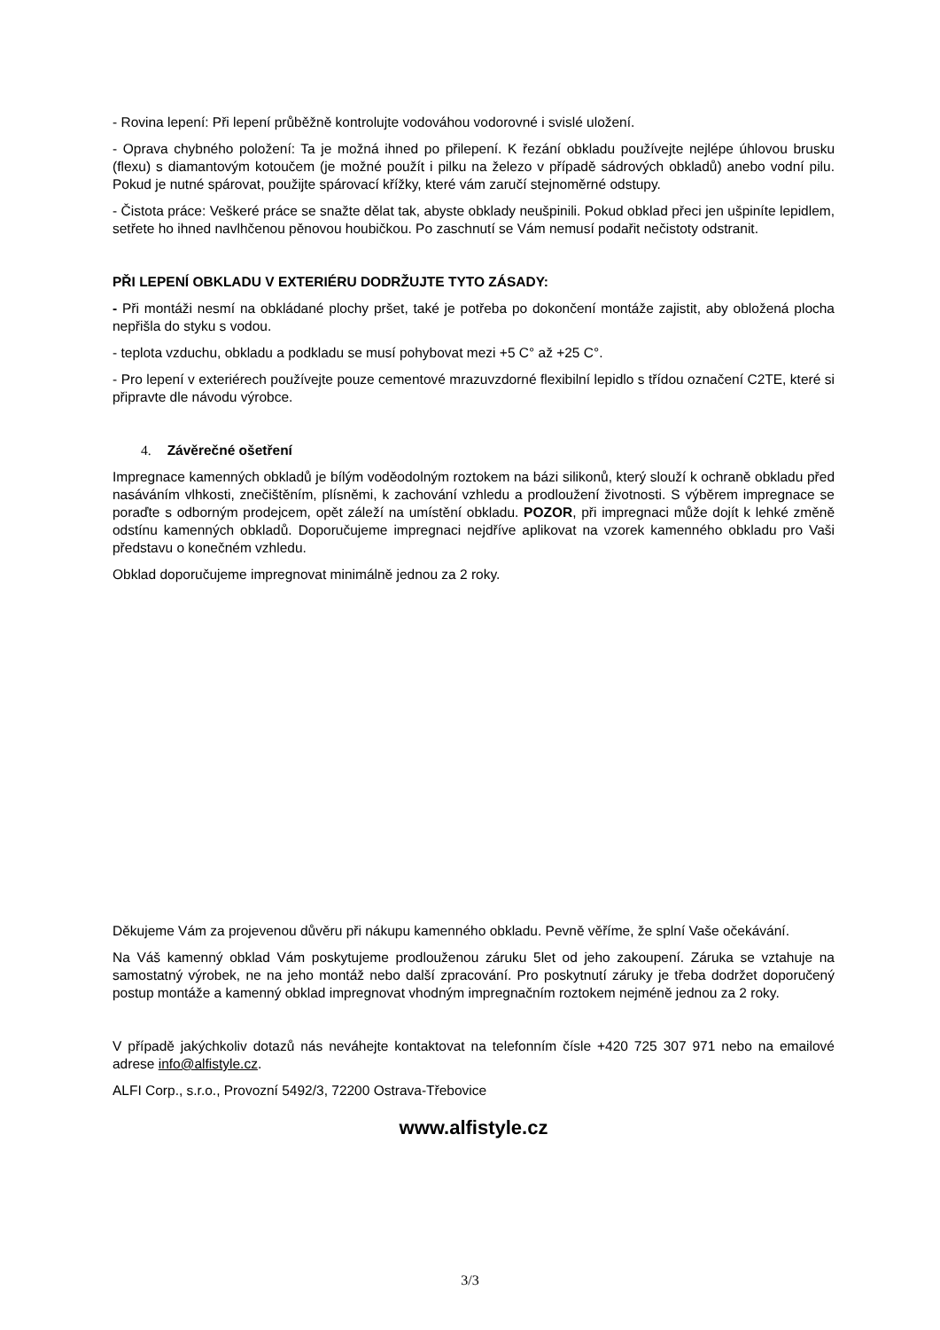- Rovina lepení: Při lepení průběžně kontrolujte vodováhou vodorovné i svislé uložení.
- Oprava chybného položení: Ta je možná ihned po přilepení. K řezání obkladu používejte nejlépe úhlovou brusku (flexu) s diamantovým kotoučem (je možné použít i pilku na železo v případě sádrových obkladů) anebo vodní pilu. Pokud je nutné spárovat, použijte spárovací křížky, které vám zaručí stejnoměrné odstupy.
- Čistota práce: Veškeré práce se snažte dělat tak, abyste obklady neušpinili. Pokud obklad přeci jen ušpiníte lepidlem, setřete ho ihned navlhčenou pěnovou houbičkou. Po zaschnutí se Vám nemusí podařit nečistoty odstranit.
PŘI LEPENÍ OBKLADU V EXTERIÉRU DODRŽUJTE TYTO ZÁSADY:
- Při montáži nesmí na obkládané plochy pršet, také je potřeba po dokončení montáže zajistit, aby obložená plocha nepřišla do styku s vodou.
- teplota vzduchu, obkladu a podkladu se musí pohybovat mezi +5 C° až +25 C°.
- Pro lepení v exteriérech používejte pouze cementové mrazuvzdorné flexibilní lepidlo s třídou označení C2TE, které si připravte dle návodu výrobce.
4. Závěrečné ošetření
Impregnace kamenných obkladů je bílým voděodolným roztokem na bázi silikonů, který slouží k ochraně obkladu před nasáváním vlhkosti, znečištěním, plísněmi, k zachování vzhledu a prodloužení životnosti. S výběrem impregnace se poraďte s odborným prodejcem, opět záleží na umístění obkladu. POZOR, při impregnaci může dojít k lehké změně odstínu kamenných obkladů. Doporučujeme impregnaci nejdříve aplikovat na vzorek kamenného obkladu pro Vaši představu o konečném vzhledu.
Obklad doporučujeme impregnovat minimálně jednou za 2 roky.
Děkujeme Vám za projevenou důvěru při nákupu kamenného obkladu. Pevně věříme, že splní Vaše očekávání.
Na Váš kamenný obklad Vám poskytujeme prodlouženou záruku 5let od jeho zakoupení. Záruka se vztahuje na samostatný výrobek, ne na jeho montáž nebo další zpracování. Pro poskytnutí záruky je třeba dodržet doporučený postup montáže a kamenný obklad impregnovat vhodným impregnačním roztokem nejméně jednou za 2 roky.
V případě jakýchkoliv dotazů nás neváhejte kontaktovat na telefonním čísle +420 725 307 971 nebo na emailové adrese info@alfistyle.cz.
ALFI Corp., s.r.o., Provozní 5492/3, 72200 Ostrava-Třebovice
www.alfistyle.cz
3/3